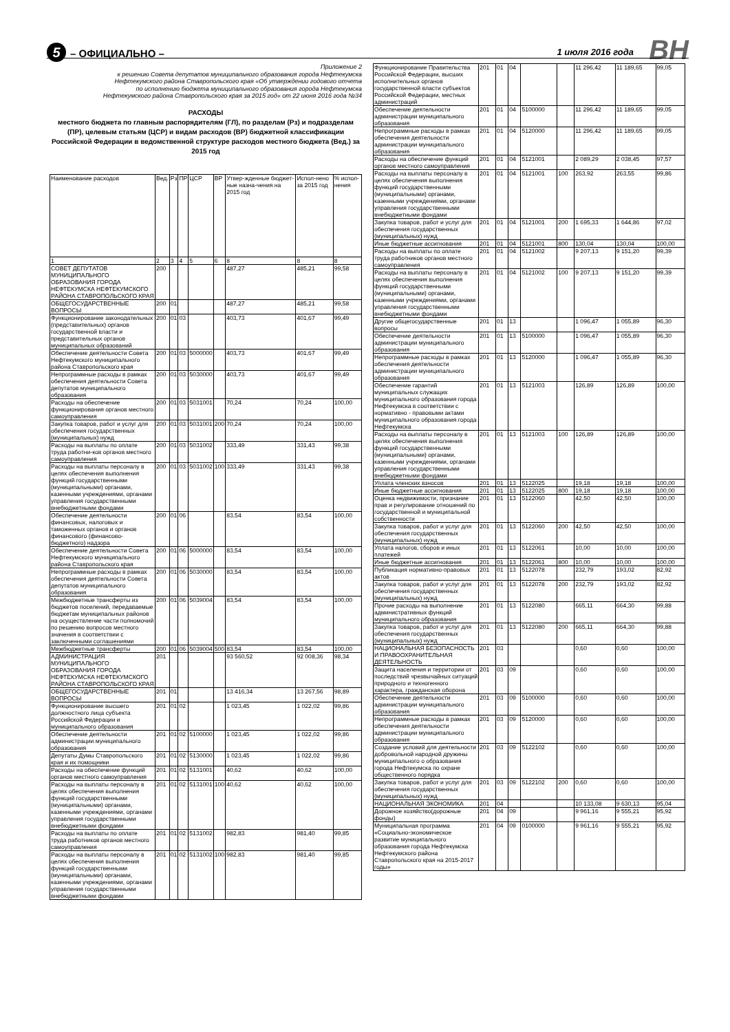5 – ОФИЦИАЛЬНО – 1 июля 2016 года ВН
Приложение 2
к решению Совета депутатов муниципального образования города Нефтекумска
Нефтекумского района Ставропольского края «Об утверждении годового отчета
по исполнению бюджета муниципального образования города Нефтекумска
Нефтекумского района Ставропольского края за 2015 год» от 22 июня 2016 года №34
РАСХОДЫ
местного бюджета по главным распорядителям (ГЛ), по разделам (Рз) и подразделам (ПР), целевым статьям (ЦСР) и видам расходов (ВР) бюджетной классификации Российской Федерации в ведомственной структуре расходов местного бюджета (Вед.) за 2015 год
| Наименование расходов | Вед. | Рз | ПР | ЦСР | ВР | Утвер-жденные бюджет-ные назна-чения на 2015 год | Испол-нено за 2015 год | % испол-нения |
| --- | --- | --- | --- | --- | --- | --- | --- | --- |
| 1 | 2 | 3 | 4 | 5 | 6 | 8 | 8 | 8 |
| СОВЕТ ДЕПУТАТОВ МУНИЦИПАЛЬНОГО ОБРАЗОВАНИЯ ГОРОДА НЕФТЕКУМСКА НЕФТЕКУМСКОГО РАЙОНА СТАВРОПОЛЬСКОГО КРАЯ | 200 | | | | | 487,27 | 485,21 | 99,58 |
| ОБЩЕГОСУДАРСТВЕННЫЕ ВОПРОСЫ | 200 | 01 | | | | 487,27 | 485,21 | 99,58 |
| Функционирование законодательных (представительных) органов государственной власти и представительных органов муниципальных образований | 200 | 01 | 03 | | | 403,73 | 401,67 | 99,49 |
| Обеспечение деятельности Совета Нефтекумского муниципального района Ставропольского края | 200 | 01 | 03 | 5000000 | | 403,73 | 401,67 | 99,49 |
| Непрограммные расходы в рамках обеспечения деятельности Совета депутатов муниципального образования | 200 | 01 | 03 | 5030000 | | 403,73 | 401,67 | 99,49 |
| Расходы на обеспечение функционирования органов местного самоуправления | 200 | 01 | 03 | 5031001 | | 70,24 | 70,24 | 100,00 |
| Закупка товаров, работ и услуг для обеспечения государственных (муниципальных) нужд | 200 | 01 | 03 | 5031001 | 200 | 70,24 | 70,24 | 100,00 |
| Расходы на выплаты по оплате труда работни-ков органов местного самоуправления | 200 | 01 | 03 | 5031002 | | 333,49 | 331,43 | 99,38 |
| Расходы на выплаты персоналу в целях обеспечения выполнения функций государственными (муниципальными) органами, казенными учреждениями, органами управления государственными внебюджетными фондами | 200 | 01 | 03 | 5031002 | 100 | 333,49 | 331,43 | 99,38 |
| Обеспечение деятельности финансовых, налоговых и таможенных органов и органов финансового (финансово-бюджетного) надзора | 200 | 01 | 06 | | | 83,54 | 83,54 | 100,00 |
| Обеспечение деятельности Совета Нефтекумского муниципального района Ставропольского края | 200 | 01 | 06 | 5000000 | | 83,54 | 83,54 | 100,00 |
| Непрограммные расходы в рамках обеспечения деятельности Совета депутатов муниципального образования | 200 | 01 | 06 | 5030000 | | 83,54 | 83,54 | 100,00 |
| Межбюджетные трансферты из бюджетов поселений, передаваемые бюджетам муниципальных районов на осуществление части полномочий по решению вопросов местного значения в соответствии с заключенными соглашениями | 200 | 01 | 06 | 5039004 | | 83,54 | 83,54 | 100,00 |
| Межбюджетные трансферты | 200 | 01 | 06 | 5039004 | 500 | 83,54 | 83,54 | 100,00 |
| АДМИНИСТРАЦИЯ МУНИЦИПАЛЬНОГО ОБРАЗОВАНИЯ ГОРОДА НЕФТЕКУМСКА НЕФТЕКУМСКОГО РАЙОНА СТАВРОПОЛЬСКОГО КРАЯ | 201 | | | | | 93 560,52 | 92 008,36 | 98,34 |
| ОБЩЕГОСУДАРСТВЕННЫЕ ВОПРОСЫ | 201 | 01 | | | | 13 416,34 | 13 267,56 | 98,89 |
| Функционирование высшего должностного лица субъекта Российской Федерации и муниципального образования | 201 | 01 | 02 | | | 1 023,45 | 1 022,02 | 99,86 |
| Обеспечение деятельности администрации муниципального образования | 201 | 01 | 02 | 5100000 | | 1 023,45 | 1 022,02 | 99,86 |
| Депутаты Думы Ставропольского края и их помощники | 201 | 01 | 02 | 5130000 | | 1 023,45 | 1 022,02 | 99,86 |
| Расходы на обеспечение функций органов местного самоуправления | 201 | 01 | 02 | 5131001 | | 40,62 | 40,62 | 100,00 |
| Расходы на выплаты персоналу в целях обеспечения выполнения функций государственными (муниципальными) органами, казенными учреждениями, органами управления государственными внебюджетными фондами | 201 | 01 | 02 | 5131001 | 100 | 40,62 | 40,62 | 100,00 |
| Расходы на выплаты по оплате труда работников органов местного самоуправления | 201 | 01 | 02 | 5131002 | | 982,83 | 981,40 | 99,85 |
| Расходы на выплаты персоналу в целях обеспечения выполнения функций государственными (муниципальными) органами, казенными учреждениями, органами управления государственными внебюджетными фондами | 201 | 01 | 02 | 5131002 | 100 | 982,83 | 981,40 | 99,85 |
| Функционирование Правительства Российской Федерации, высших исполнительных органов государственной власти субъектов Российской Федерации, местных администраций | 201 | 01 | 04 | | | 11 296,42 | 11 189,65 | 99,05 |
| Обеспечение деятельности администрации муниципального образования | 201 | 01 | 04 | 5100000 | | 11 296,42 | 11 189,65 | 99,05 |
| Непрограммные расходы в рамках обеспечения деятельности администрации муниципального образования | 201 | 01 | 04 | 5120000 | | 11 296,42 | 11 189,65 | 99,05 |
| Расходы на обеспечение функций органов местного самоуправления | 201 | 01 | 04 | 5121001 | | 2 089,29 | 2 038,45 | 97,57 |
| Расходы на выплаты персоналу в целях обеспечения выполнения функций государственными (муниципальными) органами, казенными учреждениями, органами управления государственными внебюджетными фондами | 201 | 01 | 04 | 5121001 | 100 | 263,92 | 263,55 | 99,86 |
| Закупка товаров, работ и услуг для обеспечения государственных (муниципальных) нужд | 201 | 01 | 04 | 5121001 | 200 | 1 695,33 | 1 644,86 | 97,02 |
| Иные бюджетные ассигнования | 201 | 01 | 04 | 5121001 | 800 | 130,04 | 130,04 | 100,00 |
| Расходы на выплаты по оплате труда работников органов местного самоуправления | 201 | 01 | 04 | 5121002 | | 9 207,13 | 9 151,20 | 99,39 |
| Расходы на выплаты персоналу в целях обеспечения выполнения функций государственными (муниципальными) органами, казенными учреждениями, органами управления государственными внебюджетными фондами | 201 | 01 | 04 | 5121002 | 100 | 9 207,13 | 9 151,20 | 99,39 |
| Другие общегосударственные вопросы | 201 | 01 | 13 | | | 1 096,47 | 1 055,89 | 96,30 |
| Обеспечение деятельности администрации муниципального образования | 201 | 01 | 13 | 5100000 | | 1 096,47 | 1 055,89 | 96,30 |
| Непрограммные расходы в рамках обеспечения деятельности администрации муниципального образования | 201 | 01 | 13 | 5120000 | | 1 096,47 | 1 055,89 | 96,30 |
| Обеспечение гарантий муниципальных служащих муниципального образования города Нефтекумска в соответствии с нормативно - правовыми актами муниципального образования города Нефтекумска | 201 | 01 | 13 | 5121003 | | 126,89 | 126,89 | 100,00 |
| Расходы на выплаты персоналу в целях обеспечения выполнения функций государственными (муниципальными) органами, казенными учреждениями, органами управления государственными внебюджетными фондами | 201 | 01 | 13 | 5121003 | 100 | 126,89 | 126,89 | 100,00 |
| Уплата членских взносов | 201 | 01 | 13 | 5122025 | | 19,18 | 19,18 | 100,00 |
| Иные бюджетные ассигнования | 201 | 01 | 13 | 5122025 | 800 | 19,18 | 19,18 | 100,00 |
| Оценка недвижимости, признание прав и регулирование отношений по государственной и муниципальной собственности | 201 | 01 | 13 | 5122060 | | 42,50 | 42,50 | 100,00 |
| Закупка товаров, работ и услуг для обеспечения государственных (муниципальных) нужд | 201 | 01 | 13 | 5122060 | 200 | 42,50 | 42,50 | 100,00 |
| Уплата налогов, сборов и иных платежей | 201 | 01 | 13 | 5122061 | | 10,00 | 10,00 | 100,00 |
| Иные бюджетные ассигнования | 201 | 01 | 13 | 5122061 | 800 | 10,00 | 10,00 | 100,00 |
| Публикация нормативно-правовых актов | 201 | 01 | 13 | 5122078 | | 232,79 | 193,02 | 82,92 |
| Закупка товаров, работ и услуг для обеспечения государственных (муниципальных) нужд | 201 | 01 | 13 | 5122078 | 200 | 232,79 | 193,02 | 82,92 |
| Прочие расходы на выполнение административных функций муниципального образования | 201 | 01 | 13 | 5122080 | | 665,11 | 664,30 | 99,88 |
| Закупка товаров, работ и услуг для обеспечения государственных (муниципальных) нужд | 201 | 01 | 13 | 5122080 | 200 | 665,11 | 664,30 | 99,88 |
| НАЦИОНАЛЬНАЯ БЕЗОПАСНОСТЬ И ПРАВООХРАНИТЕЛЬНАЯ ДЕЯТЕЛЬНОСТЬ | 201 | 03 | | | | 0,60 | 0,60 | 100,00 |
| Защита населения и территории от последствий чрезвычайных ситуаций природного и техногенного характера, гражданская оборона | 201 | 03 | 09 | | | 0,60 | 0,60 | 100,00 |
| Обеспечение деятельности администрации муниципального образования | 201 | 03 | 09 | 5100000 | | 0,60 | 0,60 | 100,00 |
| Непрограммные расходы в рамках обеспечения деятельности администрации муниципального образования | 201 | 03 | 09 | 5120000 | | 0,60 | 0,60 | 100,00 |
| Создание условий для деятельности добровольной народной дружины муниципального о образования города Нефтекумска по охране общественного порядка | 201 | 03 | 09 | 5122102 | | 0,60 | 0,60 | 100,00 |
| Закупка товаров, работ и услуг для обеспечения государственных (муниципальных) нужд | 201 | 03 | 09 | 5122102 | 200 | 0,60 | 0,60 | 100,00 |
| НАЦИОНАЛЬНАЯ ЭКОНОМИКА | 201 | 04 | | | | 10 133,08 | 9 630,13 | 95,04 |
| Дорожное хозяйство(дорожные фонды) | 201 | 04 | 09 | | | 9 961,16 | 9 555,21 | 95,92 |
| Муниципальная программа «Социально-экономическое развитие муниципального образования города Нефтекумска Нефтекумского района Ставропольского края на 2015-2017 годы» | 201 | 04 | 09 | 0100000 | | 9 961,16 | 9 555,21 | 95,92 |